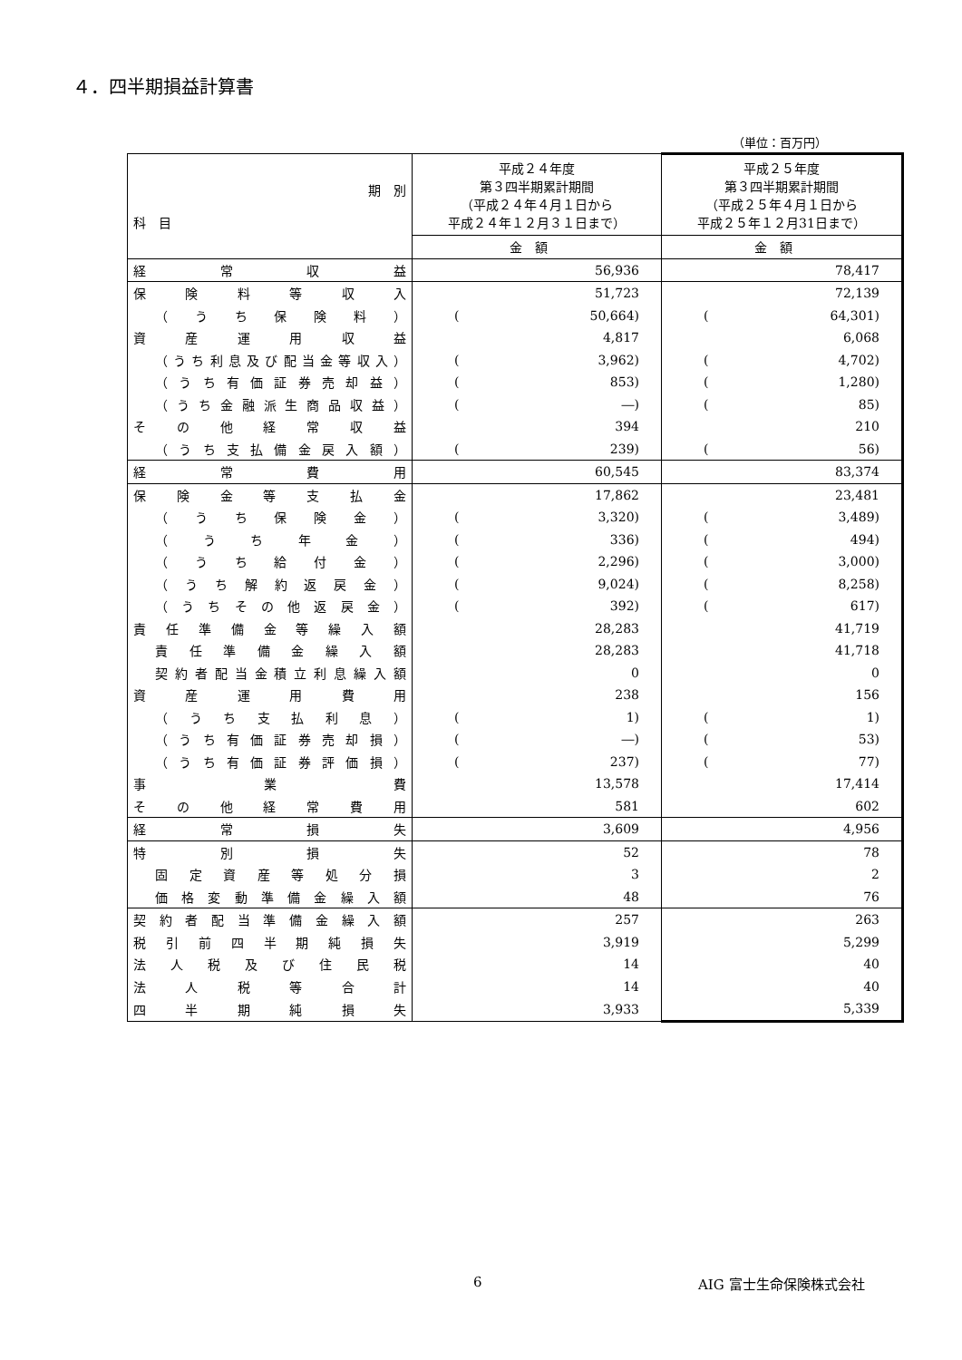４．四半期損益計算書
（単位：百万円）
| 期 別 科 目 | 平成２４年度 第３四半期累計期間 （平成２４年４月１日から 平成２４年１２月３１日まで） | 平成２５年度 第３四半期累計期間 （平成２５年４月１日から 平成２５年１２月31日まで） |
| | 金 額 | 金 額 |
| 経常収益 | 56,936 | 78,417 |
| 保険料等収入 | 51,723 | 72,139 |
| （うち保険料） | ( 50,664) | ( 64,301) |
| 資産運用収益 | 4,817 | 6,068 |
| （うち利息及び配当金等収入） | ( 3,962) | ( 4,702) |
| （うち有価証券売却益） | ( 853) | ( 1,280) |
| （うち金融派生商品収益） | ( ―) | ( 85) |
| その他経常収益 | 394 | 210 |
| （うち支払備金戻入額） | ( 239) | ( 56) |
| 経常費用 | 60,545 | 83,374 |
| 保険金等支払金 | 17,862 | 23,481 |
| （うち保険金） | ( 3,320) | ( 3,489) |
| （うち年金） | ( 336) | ( 494) |
| （うち給付金） | ( 2,296) | ( 3,000) |
| （うち解約返戻金） | ( 9,024) | ( 8,258) |
| （うちその他返戻金） | ( 392) | ( 617) |
| 責任準備金等繰入額 | 28,283 | 41,719 |
| 責任準備金繰入額 | 28,283 | 41,718 |
| 契約者配当金積立利息繰入額 | 0 | 0 |
| 資産運用費用 | 238 | 156 |
| （うち支払利息） | ( 1) | ( 1) |
| （うち有価証券売却損） | ( ―) | ( 53) |
| （うち有価証券評価損） | ( 237) | ( 77) |
| 事業費 | 13,578 | 17,414 |
| その他経常費用 | 581 | 602 |
| 経常損失 | 3,609 | 4,956 |
| 特別損失 | 52 | 78 |
| 固定資産等処分損 | 3 | 2 |
| 価格変動準備金繰入額 | 48 | 76 |
| 契約者配当準備金繰入額 | 257 | 263 |
| 税引前四半期純損失 | 3,919 | 5,299 |
| 法人税及び住民税 | 14 | 40 |
| 法人税等合計 | 14 | 40 |
| 四半期純損失 | 3,933 | 5,339 |
6 AIG 富士生命保険株式会社